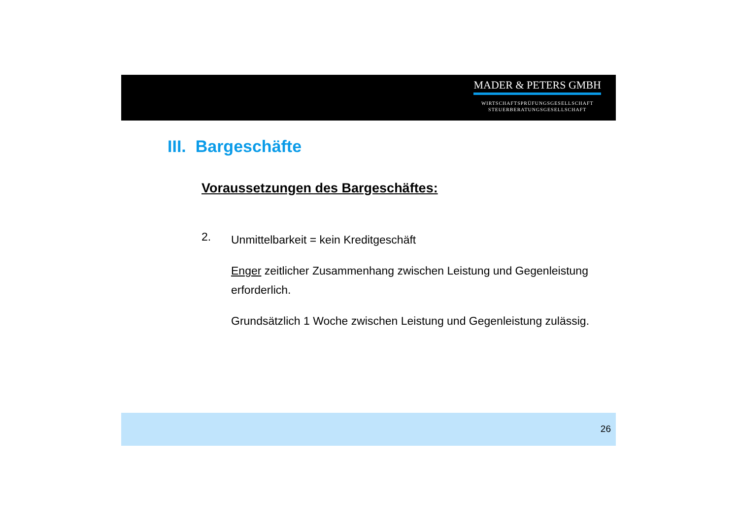MADER & PETERS GMBH
WIRTSCHAFTSPRÜFUNGSGESELLSCHAFT
STEUERBERATUNGSGESELLSCHAFT
III. Bargeschäfte
Voraussetzungen des Bargeschäftes:
2.
Unmittelbarkeit = kein Kreditgeschäft
Enger zeitlicher Zusammenhang zwischen Leistung und Gegenleistung erforderlich.
Grundsätzlich 1 Woche zwischen Leistung und Gegenleistung zulässig.
26